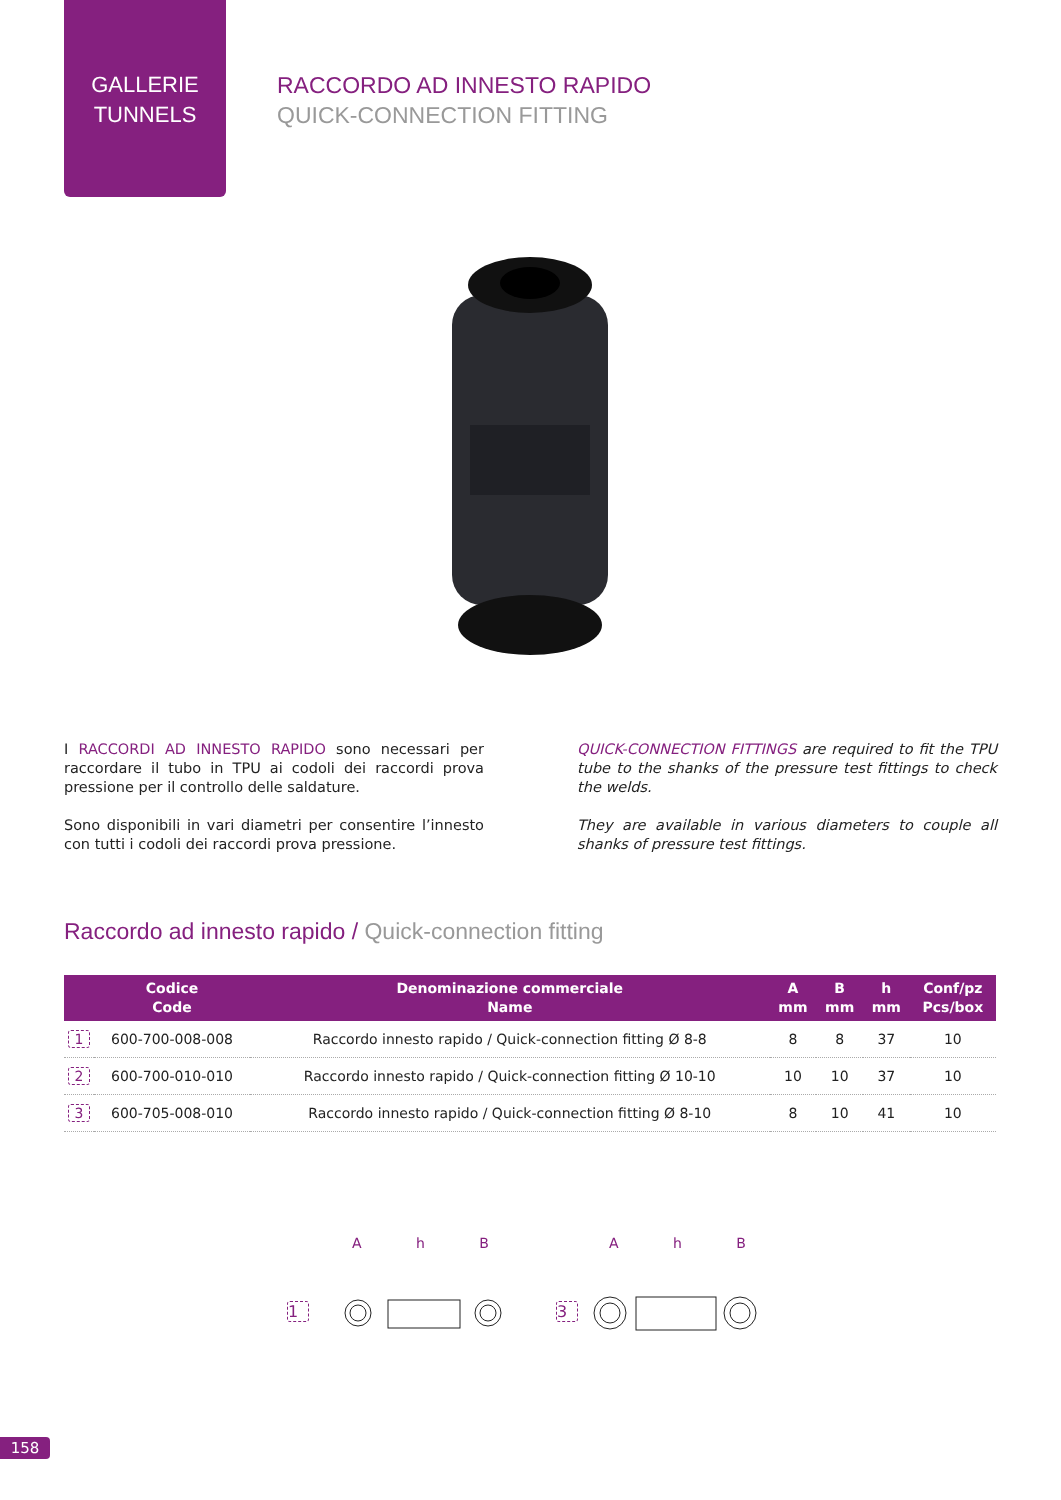GALLERIE
TUNNELS
RACCORDO AD INNESTO RAPIDO
QUICK-CONNECTION FITTING
I RACCORDI AD INNESTO RAPIDO sono necessari per raccordare il tubo in TPU ai codoli dei raccordi prova pressione per il controllo delle saldature.
Sono disponibili in vari diametri per consentire l’innesto con tutti i codoli dei raccordi prova pressione.
QUICK-CONNECTION FITTINGS are required to fit the TPU tube to the shanks of the pressure test fittings to check the welds.
They are available in various diameters to couple all shanks of pressure test fittings.
Raccordo ad innesto rapido / Quick-connection fitting
| | Codice Code | Denominazione commerciale Name | A mm | B mm | h mm | Conf/pz Pcs/box |
| --- | --- | --- | --- | --- | --- | --- |
| 1 | 600-700-008-008 | Raccordo innesto rapido / Quick-connection fitting Ø 8-8 | 8 | 8 | 37 | 10 |
| 2 | 600-700-010-010 | Raccordo innesto rapido / Quick-connection fitting Ø 10-10 | 10 | 10 | 37 | 10 |
| 3 | 600-705-008-010 | Raccordo innesto rapido / Quick-connection fitting Ø 8-10 | 8 | 10 | 41 | 10 |
A h B
1
A h B
3
158